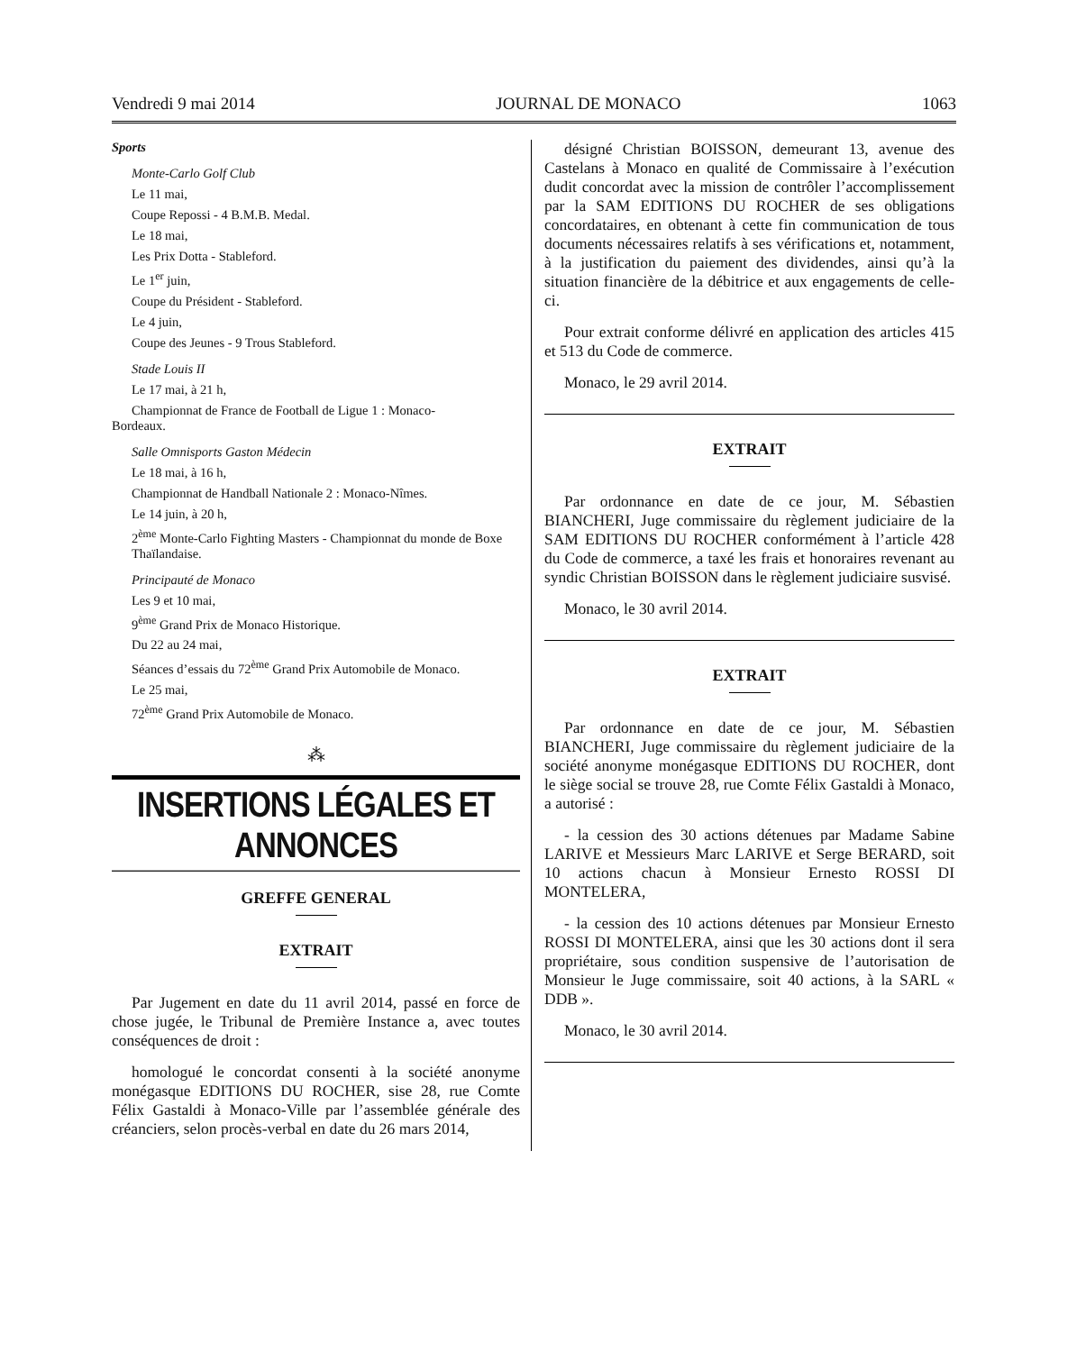Vendredi 9 mai 2014 JOURNAL DE MONACO 1063
Sports
Monte-Carlo Golf Club
Le 11 mai,
Coupe Repossi - 4 B.M.B. Medal.
Le 18 mai,
Les Prix Dotta - Stableford.
Le 1<sup>er</sup> juin,
Coupe du Président - Stableford.
Le 4 juin,
Coupe des Jeunes - 9 Trous Stableford.
Stade Louis II
Le 17 mai, à 21 h,
Championnat de France de Football de Ligue 1 : Monaco-
Bordeaux.
Salle Omnisports Gaston Médecin
Le 18 mai, à 16 h,
Championnat de Handball Nationale 2 : Monaco-Nîmes.
Le 14 juin, à 20 h,
2<sup>ème</sup> Monte-Carlo Fighting Masters - Championnat du monde de Boxe Thaïlandaise.
Principauté de Monaco
Les 9 et 10 mai,
9<sup>ème</sup> Grand Prix de Monaco Historique.
Du 22 au 24 mai,
Séances d’essais du 72<sup>ème</sup> Grand Prix Automobile de Monaco.
Le 25 mai,
72<sup>ème</sup> Grand Prix Automobile de Monaco.
⁂
INSERTIONS LÉGALES ET ANNONCES
GREFFE GENERAL
EXTRAIT
Par Jugement en date du 11 avril 2014, passé en force de chose jugée, le Tribunal de Première Instance a, avec toutes conséquences de droit :
homologué le concordat consenti à la société anonyme monégasque EDITIONS DU ROCHER, sise 28, rue Comte Félix Gastaldi à Monaco-Ville par l’assemblée générale des créanciers, selon procès-verbal en date du 26 mars 2014,
désigné Christian BOISSON, demeurant 13, avenue des Castelans à Monaco en qualité de Commissaire à l’exécution dudit concordat avec la mission de contrôler l’accomplissement par la SAM EDITIONS DU ROCHER de ses obligations concordataires, en obtenant à cette fin communication de tous documents nécessaires relatifs à ses vérifications et, notamment, à la justification du paiement des dividendes, ainsi qu’à la situation financière de la débitrice et aux engagements de celle-ci.
Pour extrait conforme délivré en application des articles 415 et 513 du Code de commerce.
Monaco, le 29 avril 2014.
EXTRAIT
Par ordonnance en date de ce jour, M. Sébastien BIANCHERI, Juge commissaire du règlement judiciaire de la SAM EDITIONS DU ROCHER conformément à l’article 428 du Code de commerce, a taxé les frais et honoraires revenant au syndic Christian BOISSON dans le règlement judiciaire susvisé.
Monaco, le 30 avril 2014.
EXTRAIT
Par ordonnance en date de ce jour, M. Sébastien BIANCHERI, Juge commissaire du règlement judiciaire de la société anonyme monégasque EDITIONS DU ROCHER, dont le siège social se trouve 28, rue Comte Félix Gastaldi à Monaco, a autorisé :
- la cession des 30 actions détenues par Madame Sabine LARIVE et Messieurs Marc LARIVE et Serge BERARD, soit 10 actions chacun à Monsieur Ernesto ROSSI DI MONTELERA,
- la cession des 10 actions détenues par Monsieur Ernesto ROSSI DI MONTELERA, ainsi que les 30 actions dont il sera propriétaire, sous condition suspensive de l’autorisation de Monsieur le Juge commissaire, soit 40 actions, à la SARL « DDB ».
Monaco, le 30 avril 2014.